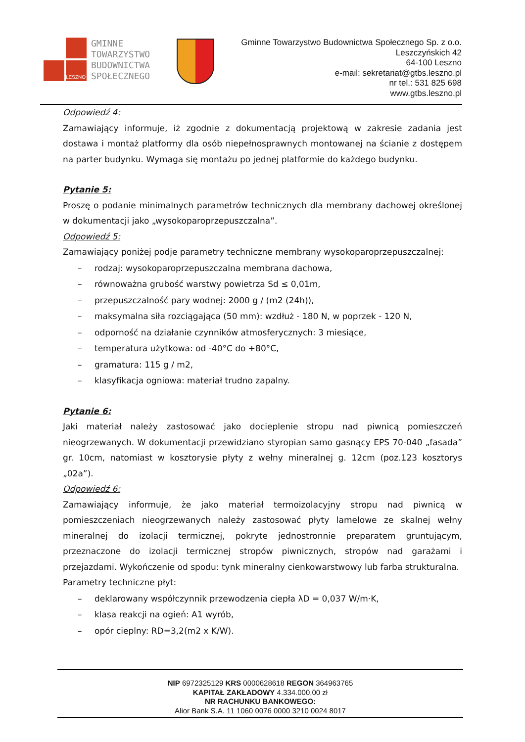LESZNO
GMINNE
TOWARZYSTWO
BUDOWNICTWA
SPOŁECZNEGO
Gminne Towarzystwo Budownictwa Społecznego Sp. z o.o.
Leszczyńskich 42
64-100 Leszno
e-mail: sekretariat@gtbs.leszno.pl
nr tel.: 531 825 698
www.gtbs.leszno.pl
Odpowiedź 4:
Zamawiający informuje, iż zgodnie z dokumentacją projektową w zakresie zadania jest dostawa i montaż platformy dla osób niepełnosprawnych montowanej na ścianie z dostępem na parter budynku. Wymaga się montażu po jednej platformie do każdego budynku.
Pytanie 5:
Proszę o podanie minimalnych parametrów technicznych dla membrany dachowej określonej w dokumentacji jako „wysokoparoprzepuszczalna”.
Odpowiedź 5:
Zamawiający poniżej podje parametry techniczne membrany wysokoparoprzepuszczalnej:
– rodzaj: wysokoparoprzepuszczalna membrana dachowa,
– równoważna grubość warstwy powietrza Sd ≤ 0,01m,
– przepuszczalność pary wodnej: 2000 g / (m2 (24h)),
– maksymalna siła rozciągająca (50 mm): wzdłuż - 180 N, w poprzek - 120 N,
– odporność na działanie czynników atmosferycznych: 3 miesiące,
– temperatura użytkowa: od -40°C do +80°C,
– gramatura: 115 g / m2,
– klasyfikacja ogniowa: materiał trudno zapalny.
Pytanie 6:
Jaki materiał należy zastosować jako docieplenie stropu nad piwnicą pomieszczeń nieogrzewanych. W dokumentacji przewidziano styropian samo gasnący EPS 70-040 „fasada” gr. 10cm, natomiast w kosztorysie płyty z wełny mineralnej g. 12cm (poz.123 kosztorys „02a”).
Odpowiedź 6:
Zamawiający informuje, że jako materiał termoizolacyjny stropu nad piwnicą w pomieszczeniach nieogrzewanych należy zastosować płyty lamelowe ze skalnej wełny mineralnej do izolacji termicznej, pokryte jednostronnie preparatem gruntującym, przeznaczone do izolacji termicznej stropów piwnicznych, stropów nad garażami i przejazdami. Wykończenie od spodu: tynk mineralny cienkowarstwowy lub farba strukturalna.
Parametry techniczne płyt:
– deklarowany współczynnik przewodzenia ciepła λD = 0,037 W/m·K,
– klasa reakcji na ogień: A1 wyrób,
– opór cieplny: RD=3,2(m2 x K/W).
NIP 6972325129 KRS 0000628618 REGON 364963765
KAPITAŁ ZAKŁADOWY 4.334.000,00 zł
NR RACHUNKU BANKOWEGO:
Alior Bank S.A. 11 1060 0076 0000 3210 0024 8017